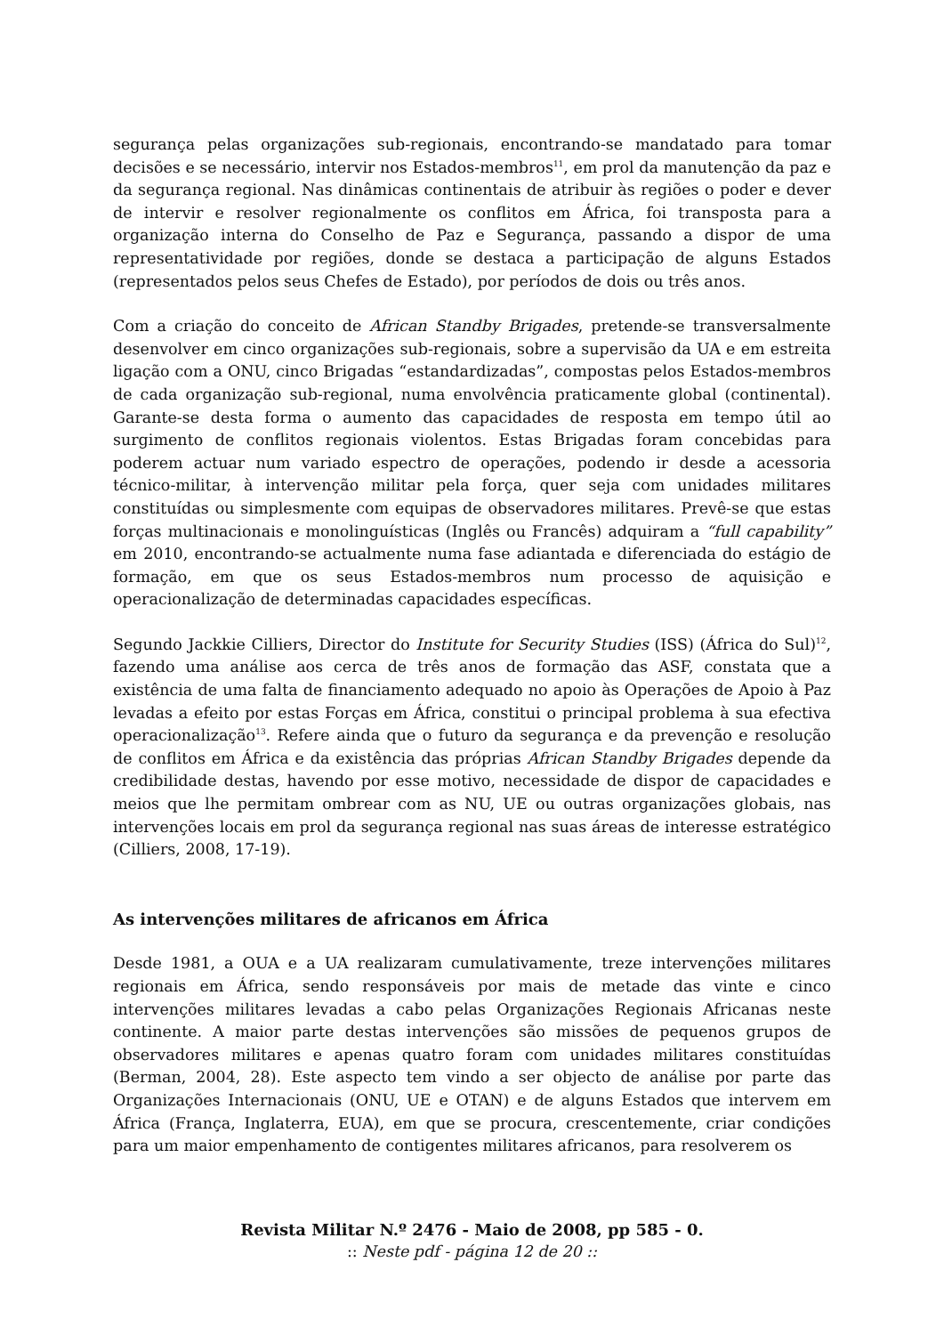segurança pelas organizações sub-regionais, encontrando-se mandatado para tomar decisões e se necessário, intervir nos Estados-membros<sup>11</sup>, em prol da manutenção da paz e da segurança regional. Nas dinâmicas continentais de atribuir às regiões o poder e dever de intervir e resolver regionalmente os conflitos em África, foi transposta para a organização interna do Conselho de Paz e Segurança, passando a dispor de uma representatividade por regiões, donde se destaca a participação de alguns Estados (representados pelos seus Chefes de Estado), por períodos de dois ou três anos.
Com a criação do conceito de African Standby Brigades, pretende-se transversalmente desenvolver em cinco organizações sub-regionais, sobre a supervisão da UA e em estreita ligação com a ONU, cinco Brigadas “estandardizadas”, compostas pelos Estados-membros de cada organização sub-regional, numa envolvência praticamente global (continental). Garante-se desta forma o aumento das capacidades de resposta em tempo útil ao surgimento de conflitos regionais violentos. Estas Brigadas foram concebidas para poderem actuar num variado espectro de operações, podendo ir desde a acessoria técnico-militar, à intervenção militar pela força, quer seja com unidades militares constituídas ou simplesmente com equipas de observadores militares. Prevê-se que estas forças multinacionais e monolinguísticas (Inglês ou Francês) adquiram a “full capability” em 2010, encontrando-se actualmente numa fase adiantada e diferenciada do estágio de formação, em que os seus Estados-membros num processo de aquisição e operacionalização de determinadas capacidades específicas.
Segundo Jackkie Cilliers, Director do Institute for Security Studies (ISS) (África do Sul)<sup>12</sup>, fazendo uma análise aos cerca de três anos de formação das ASF, constata que a existência de uma falta de financiamento adequado no apoio às Operações de Apoio à Paz levadas a efeito por estas Forças em África, constitui o principal problema à sua efectiva operacionalização<sup>13</sup>. Refere ainda que o futuro da segurança e da prevenção e resolução de conflitos em África e da existência das próprias African Standby Brigades depende da credibilidade destas, havendo por esse motivo, necessidade de dispor de capacidades e meios que lhe permitam ombrear com as NU, UE ou outras organizações globais, nas intervenções locais em prol da segurança regional nas suas áreas de interesse estratégico (Cilliers, 2008, 17-19).
As intervenções militares de africanos em África
Desde 1981, a OUA e a UA realizaram cumulativamente, treze intervenções militares regionais em África, sendo responsáveis por mais de metade das vinte e cinco intervenções militares levadas a cabo pelas Organizações Regionais Africanas neste continente. A maior parte destas intervenções são missões de pequenos grupos de observadores militares e apenas quatro foram com unidades militares constituídas (Berman, 2004, 28). Este aspecto tem vindo a ser objecto de análise por parte das Organizações Internacionais (ONU, UE e OTAN) e de alguns Estados que intervem em África (França, Inglaterra, EUA), em que se procura, crescentemente, criar condições para um maior empenhamento de contigentes militares africanos, para resolverem os
Revista Militar N.º 2476 - Maio de 2008, pp 585 - 0.:: Neste pdf - página 12 de 20 ::